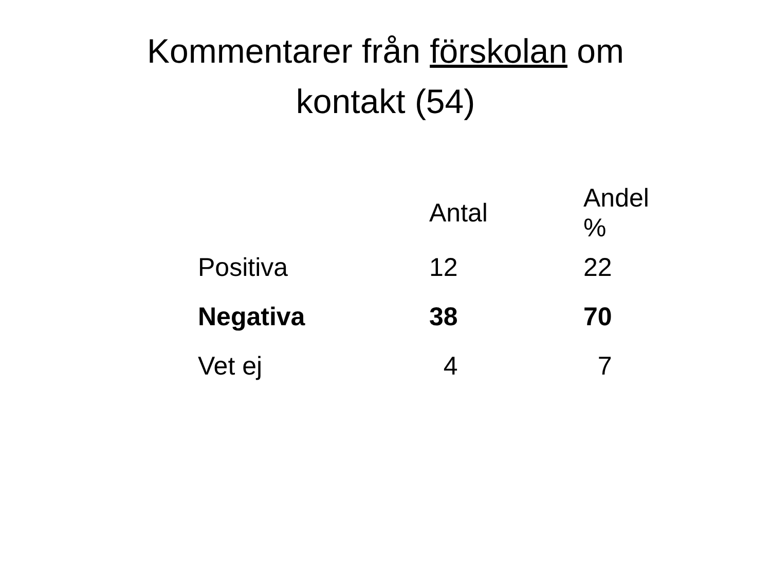Kommentarer från förskolan om
kontakt (54)
| | Antal | Andel % |
| --- | --- | --- |
| Positiva | 12 | 22 |
| Negativa | 38 | 70 |
| Vet ej | 4 | 7 |